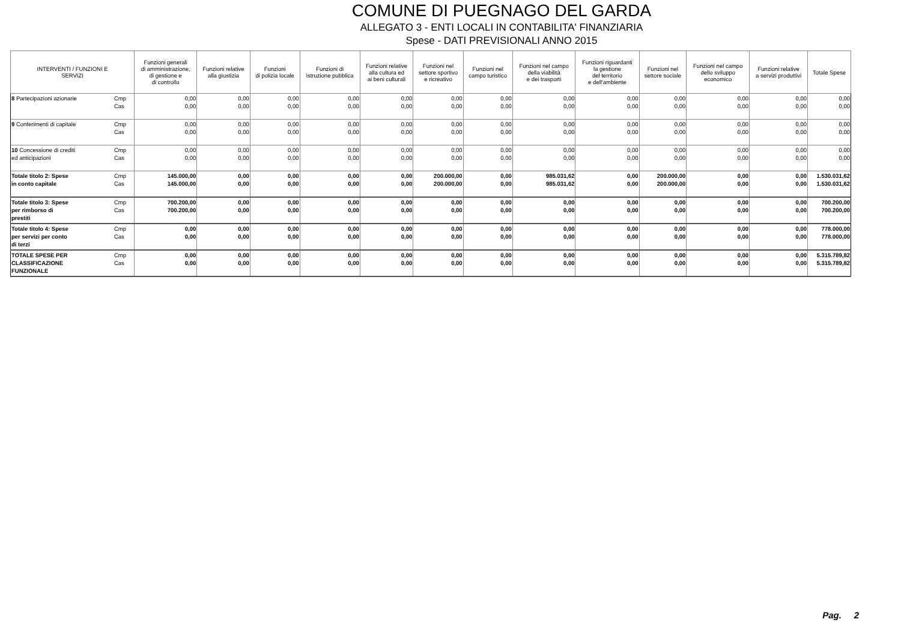COMUNE DI PUEGNAGO DEL GARDA
ALLEGATO 3 - ENTI LOCALI IN CONTABILITA' FINANZIARIA
Spese - DATI PREVISIONALI ANNO 2015
| INTERVENTI / FUNZIONI E SERVIZI | | Funzioni generali di amministrazione, di gestione e di controllo | Funzioni relative alla giustizia | Funzioni di polizia locale | Funzioni di istruzione pubblica | Funzioni relative alla cultura ed ai beni culturali | Funzioni nel settore sportivo e ricreativo | Funzioni nel campo turistico | Funzioni nel campo della viabilità e dei trasporti | Funzioni riguardanti la gestione del territorio e dell'ambiente | Funzioni nel settore sociale | Funzioni nel campo dello sviluppo economico | Funzioni relative a servizi produttivi | Totale Spese |
| --- | --- | --- | --- | --- | --- | --- | --- | --- | --- | --- | --- | --- | --- | --- |
| 8 Partecipazioni azionarie | Cmp Cas | 0,00 0,00 | 0,00 0,00 | 0,00 0,00 | 0,00 0,00 | 0,00 0,00 | 0,00 0,00 | 0,00 0,00 | 0,00 0,00 | 0,00 0,00 | 0,00 0,00 | 0,00 0,00 | 0,00 0,00 | 0,00 0,00 |
| 9 Conferimenti di capitale | Cmp Cas | 0,00 0,00 | 0,00 0,00 | 0,00 0,00 | 0,00 0,00 | 0,00 0,00 | 0,00 0,00 | 0,00 0,00 | 0,00 0,00 | 0,00 0,00 | 0,00 0,00 | 0,00 0,00 | 0,00 0,00 | 0,00 0,00 |
| 10 Concessione di crediti ed anticipazioni | Cmp Cas | 0,00 0,00 | 0,00 0,00 | 0,00 0,00 | 0,00 0,00 | 0,00 0,00 | 0,00 0,00 | 0,00 0,00 | 0,00 0,00 | 0,00 0,00 | 0,00 0,00 | 0,00 0,00 | 0,00 0,00 | 0,00 0,00 |
| Totale titolo 2: Spese in conto capitale | Cmp Cas | 145.000,00 145.000,00 | 0,00 0,00 | 0,00 0,00 | 0,00 0,00 | 0,00 0,00 | 200.000,00 200.000,00 | 0,00 0,00 | 985.031,62 985.031,62 | 0,00 0,00 | 200.000,00 200.000,00 | 0,00 0,00 | 0,00 0,00 | 1.530.031,62 1.530.031,62 |
| Totale titolo 3: Spese per rimborso di prestiti | Cmp Cas | 700.200,00 700.200,00 | 0,00 0,00 | 0,00 0,00 | 0,00 0,00 | 0,00 0,00 | 0,00 0,00 | 0,00 0,00 | 0,00 0,00 | 0,00 0,00 | 0,00 0,00 | 0,00 0,00 | 0,00 0,00 | 700.200,00 700.200,00 |
| Totale titolo 4: Spese per servizi per conto di terzi | Cmp Cas | 0,00 0,00 | 0,00 0,00 | 0,00 0,00 | 0,00 0,00 | 0,00 0,00 | 0,00 0,00 | 0,00 0,00 | 0,00 0,00 | 0,00 0,00 | 0,00 0,00 | 0,00 0,00 | 0,00 0,00 | 778.000,00 778.000,00 |
| TOTALE SPESE PER CLASSIFICAZIONE FUNZIONALE | Cmp Cas | 0,00 0,00 | 0,00 0,00 | 0,00 0,00 | 0,00 0,00 | 0,00 0,00 | 0,00 0,00 | 0,00 0,00 | 0,00 0,00 | 0,00 0,00 | 0,00 0,00 | 0,00 0,00 | 0,00 0,00 | 5.315.789,82 5.315.789,82 |
Pag. 2